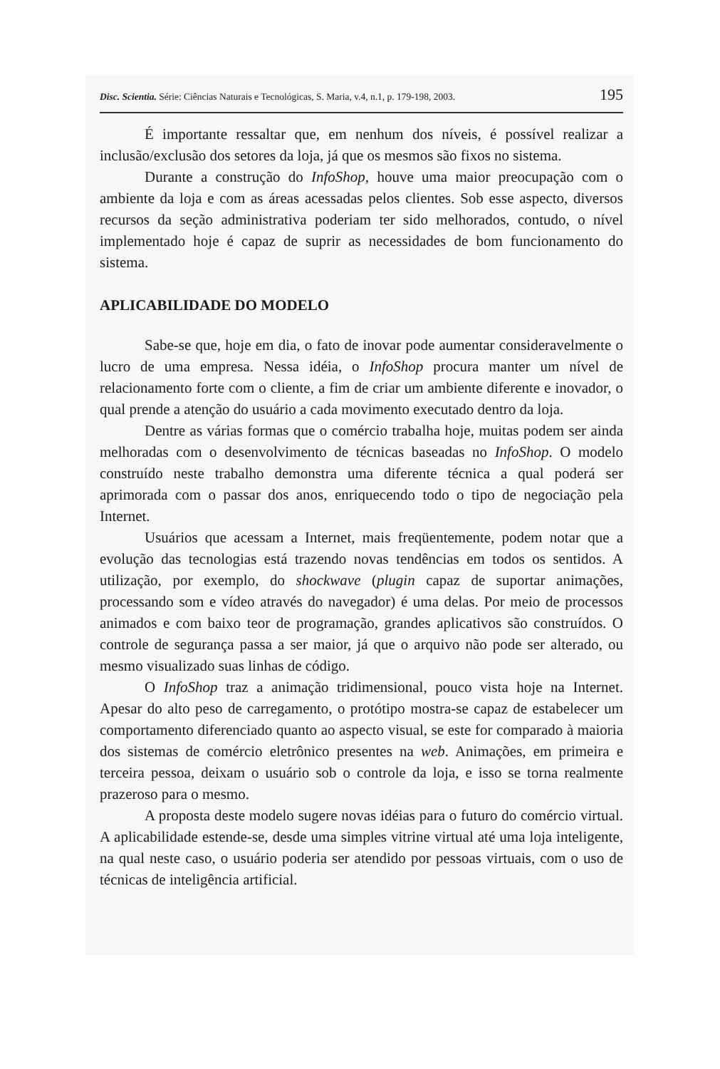Disc. Scientia. Série: Ciências Naturais e Tecnológicas, S. Maria, v.4, n.1, p. 179-198, 2003. 195
É importante ressaltar que, em nenhum dos níveis, é possível realizar a inclusão/exclusão dos setores da loja, já que os mesmos são fixos no sistema.
Durante a construção do InfoShop, houve uma maior preocupação com o ambiente da loja e com as áreas acessadas pelos clientes. Sob esse aspecto, diversos recursos da seção administrativa poderiam ter sido melhorados, contudo, o nível implementado hoje é capaz de suprir as necessidades de bom funcionamento do sistema.
APLICABILIDADE DO MODELO
Sabe-se que, hoje em dia, o fato de inovar pode aumentar consideravelmente o lucro de uma empresa. Nessa idéia, o InfoShop procura manter um nível de relacionamento forte com o cliente, a fim de criar um ambiente diferente e inovador, o qual prende a atenção do usuário a cada movimento executado dentro da loja.
Dentre as várias formas que o comércio trabalha hoje, muitas podem ser ainda melhoradas com o desenvolvimento de técnicas baseadas no InfoShop. O modelo construído neste trabalho demonstra uma diferente técnica a qual poderá ser aprimorada com o passar dos anos, enriquecendo todo o tipo de negociação pela Internet.
Usuários que acessam a Internet, mais freqüentemente, podem notar que a evolução das tecnologias está trazendo novas tendências em todos os sentidos. A utilização, por exemplo, do shockwave (plugin capaz de suportar animações, processando som e vídeo através do navegador) é uma delas. Por meio de processos animados e com baixo teor de programação, grandes aplicativos são construídos. O controle de segurança passa a ser maior, já que o arquivo não pode ser alterado, ou mesmo visualizado suas linhas de código.
O InfoShop traz a animação tridimensional, pouco vista hoje na Internet. Apesar do alto peso de carregamento, o protótipo mostra-se capaz de estabelecer um comportamento diferenciado quanto ao aspecto visual, se este for comparado à maioria dos sistemas de comércio eletrônico presentes na web. Animações, em primeira e terceira pessoa, deixam o usuário sob o controle da loja, e isso se torna realmente prazeroso para o mesmo.
A proposta deste modelo sugere novas idéias para o futuro do comércio virtual. A aplicabilidade estende-se, desde uma simples vitrine virtual até uma loja inteligente, na qual neste caso, o usuário poderia ser atendido por pessoas virtuais, com o uso de técnicas de inteligência artificial.